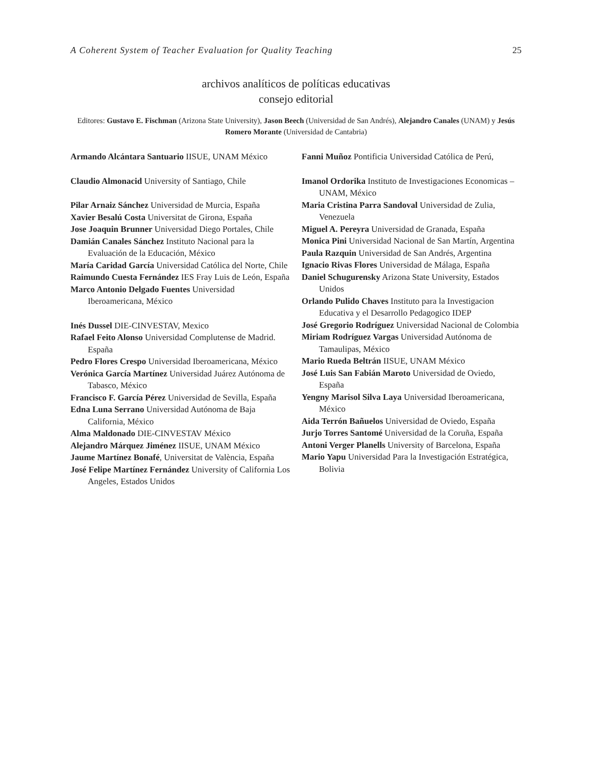A Coherent System of Teacher Evaluation for Quality Teaching 25
archivos analíticos de políticas educativas
consejo editorial
Editores: Gustavo E. Fischman (Arizona State University), Jason Beech (Universidad de San Andrés), Alejandro Canales (UNAM) y Jesús Romero Morante (Universidad de Cantabria)
Armando Alcántara Santuario IISUE, UNAM México
Claudio Almonacid University of Santiago, Chile
Pilar Arnaiz Sánchez Universidad de Murcia, España
Xavier Besalú Costa Universitat de Girona, España
Jose Joaquin Brunner Universidad Diego Portales, Chile
Damián Canales Sánchez Instituto Nacional para la Evaluación de la Educación, México
María Caridad García Universidad Católica del Norte, Chile
Raimundo Cuesta Fernández IES Fray Luis de León, España
Marco Antonio Delgado Fuentes Universidad Iberoamericana, México
Inés Dussel DIE-CINVESTAV, Mexico
Rafael Feito Alonso Universidad Complutense de Madrid. España
Pedro Flores Crespo Universidad Iberoamericana, México
Verónica García Martínez Universidad Juárez Autónoma de Tabasco, México
Francisco F. García Pérez Universidad de Sevilla, España
Edna Luna Serrano Universidad Autónoma de Baja California, México
Alma Maldonado DIE-CINVESTAV México
Alejandro Márquez Jiménez IISUE, UNAM México
Jaume Martínez Bonafé, Universitat de València, España
José Felipe Martínez Fernández University of California Los Angeles, Estados Unidos
Fanni Muñoz Pontificia Universidad Católica de Perú,
Imanol Ordorika Instituto de Investigaciones Economicas – UNAM, México
Maria Cristina Parra Sandoval Universidad de Zulia, Venezuela
Miguel A. Pereyra Universidad de Granada, España
Monica Pini Universidad Nacional de San Martín, Argentina
Paula Razquin Universidad de San Andrés, Argentina
Ignacio Rivas Flores Universidad de Málaga, España
Daniel Schugurensky Arizona State University, Estados Unidos
Orlando Pulido Chaves Instituto para la Investigacion Educativa y el Desarrollo Pedagogico IDEP
José Gregorio Rodríguez Universidad Nacional de Colombia
Miriam Rodríguez Vargas Universidad Autónoma de Tamaulipas, México
Mario Rueda Beltrán IISUE, UNAM México
José Luis San Fabián Maroto Universidad de Oviedo, España
Yengny Marisol Silva Laya Universidad Iberoamericana, México
Aida Terrón Bañuelos Universidad de Oviedo, España
Jurjo Torres Santomé Universidad de la Coruña, España
Antoni Verger Planells University of Barcelona, España
Mario Yapu Universidad Para la Investigación Estratégica, Bolivia